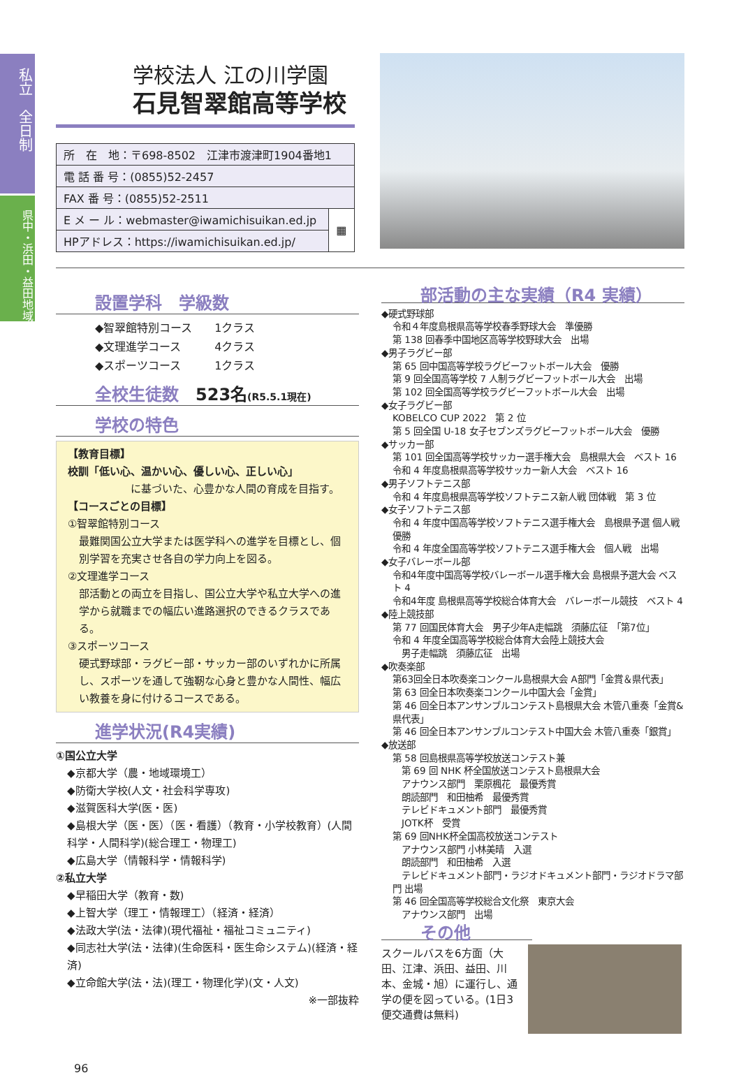私立　全日制
県中・浜田・益田地域
学校法人 江の川学園
石見智翠館高等学校
| 所 在 地：〒698-8502 江津市渡津町1904番地1 | |
| 電 話 番 号：(0855)52-2457 | |
| FAX 番 号：(0855)52-2511 | |
| E メ ー ル：webmaster@iwamichisuikan.ed.jp | ▦ |
| HPアドレス：https://iwamichisuikan.ed.jp/ | |
設置学科　学級数
◆智翠館特別コース　　1クラス
◆文理進学コース　　　4クラス
◆スポーツコース　　　1クラス
全校生徒数　523名(R5.5.1現在)
学校の特色
【教育目標】
校訓「低い心、温かい心、優しい心、正しい心」
　　　　　　に基づいた、心豊かな人間の育成を目指す。
【コースごとの目標】
①智翠館特別コース
最難関国公立大学または医学科への進学を目標とし、個別学習を充実させ各自の学力向上を図る。
②文理進学コース
部活動との両立を目指し、国公立大学や私立大学への進学から就職までの幅広い進路選択のできるクラスである。
③スポーツコース
硬式野球部・ラグビー部・サッカー部のいずれかに所属し、スポーツを通して強靭な心身と豊かな人間性、幅広い教養を身に付けるコースである。
進学状況(R4実績)
①国公立大学
◆京都大学（農・地域環境工）
◆防衛大学校(人文・社会科学専攻)
◆滋賀医科大学(医・医)
◆島根大学（医・医）（医・看護）（教育・小学校教育）(人間科学・人間科学)(総合理工・物理工)
◆広島大学（情報科学・情報科学)
②私立大学
◆早稲田大学（教育・数)
◆上智大学（理工・情報理工）（経済・経済）
◆法政大学(法・法律)(現代福祉・福祉コミュニティ)
◆同志社大学(法・法律)(生命医科・医生命システム)(経済・経済)
◆立命館大学(法・法)(理工・物理化学)(文・人文)
※一部抜粋
部活動の主な実績（R4 実績）
◆硬式野球部
令和４年度島根県高等学校春季野球大会　準優勝
第 138 回春季中国地区高等学校野球大会　出場
◆男子ラグビー部
第 65 回中国高等学校ラグビーフットボール大会　優勝
第 9 回全国高等学校 7 人制ラグビーフットボール大会　出場
第 102 回全国高等学校ラグビーフットボール大会　出場
◆女子ラグビー部
KOBELCO CUP 2022　第 2 位
第 5 回全国 U-18 女子セブンズラグビーフットボール大会　優勝
◆サッカー部
第 101 回全国高等学校サッカー選手権大会　島根県大会　ベスト 16
令和 4 年度島根県高等学校サッカー新人大会　ベスト 16
◆男子ソフトテニス部
令和 4 年度島根県高等学校ソフトテニス新人戦 団体戦　第 3 位
◆女子ソフトテニス部
令和 4 年度中国高等学校ソフトテニス選手権大会　島根県予選 個人戦　優勝
令和 4 年度全国高等学校ソフトテニス選手権大会　個人戦　出場
◆女子バレーボール部
令和4年度中国高等学校バレーボール選手権大会 島根県予選大会 ベスト 4
令和4年度 島根県高等学校総合体育大会　バレーボール競技　ベスト 4
◆陸上競技部
第 77 回国民体育大会　男子少年A走幅跳　須藤広征　「第7位」
令和 4 年度全国高等学校総合体育大会陸上競技大会
　男子走幅跳　須藤広征　出場
◆吹奏楽部
第63回全日本吹奏楽コンクール島根県大会 A部門「金賞＆県代表」
第 63 回全日本吹奏楽コンクール中国大会「金賞」
第 46 回全日本アンサンブルコンテスト島根県大会 木管八重奏「金賞&県代表」
第 46 回全日本アンサンブルコンテスト中国大会 木管八重奏「銀賞」
◆放送部
第 58 回島根県高等学校放送コンテスト兼
　第 69 回 NHK 杯全国放送コンテスト島根県大会
　アナウンス部門　栗原楓花　最優秀賞
　朗読部門　和田柚希　最優秀賞
　テレビドキュメント部門　最優秀賞
　JOTK杯　受賞
第 69 回NHK杯全国高校放送コンテスト
　アナウンス部門 小林美晴　入選
　朗読部門　和田柚希　入選
　テレビドキュメント部門・ラジオドキュメント部門・ラジオドラマ部門 出場
第 46 回全国高等学校総合文化祭　東京大会
　アナウンス部門　出場
その他
スクールバスを6方面（大田、江津、浜田、益田、川本、金城・旭）に運行し、通学の便を図っている。(1日3便交通費は無料)
96